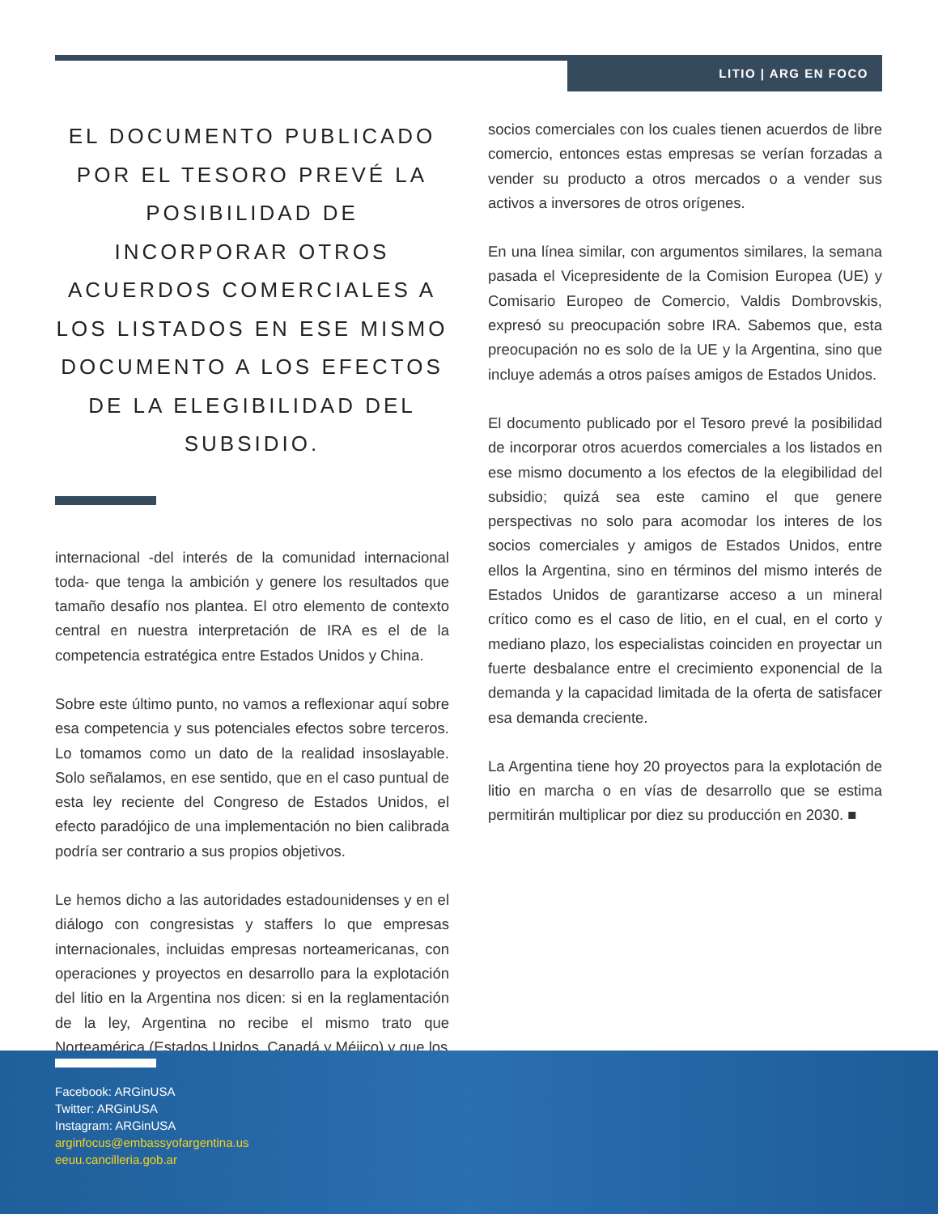LITIO | ARG EN FOCO
EL DOCUMENTO PUBLICADO POR EL TESORO PREVÉ LA POSIBILIDAD DE INCORPORAR OTROS ACUERDOS COMERCIALES A LOS LISTADOS EN ESE MISMO DOCUMENTO A LOS EFECTOS DE LA ELEGIBILIDAD DEL SUBSIDIO.
internacional -del interés de la comunidad internacional toda- que tenga la ambición y genere los resultados que tamaño desafío nos plantea. El otro elemento de contexto central en nuestra interpretación de IRA es el de la competencia estratégica entre Estados Unidos y China.
Sobre este último punto, no vamos a reflexionar aquí sobre esa competencia y sus potenciales efectos sobre terceros. Lo tomamos como un dato de la realidad insoslayable. Solo señalamos, en ese sentido, que en el caso puntual de esta ley reciente del Congreso de Estados Unidos, el efecto paradójico de una implementación no bien calibrada podría ser contrario a sus propios objetivos.
Le hemos dicho a las autoridades estadounidenses y en el diálogo con congresistas y staffers lo que empresas internacionales, incluidas empresas norteamericanas, con operaciones y proyectos en desarrollo para la explotación del litio en la Argentina nos dicen: si en la reglamentación de la ley, Argentina no recibe el mismo trato que Norteamérica (Estados Unidos, Canadá y Méjico) y que los
socios comerciales con los cuales tienen acuerdos de libre comercio, entonces estas empresas se verían forzadas a vender su producto a otros mercados o a vender sus activos a inversores de otros orígenes.
En una línea similar, con argumentos similares, la semana pasada el Vicepresidente de la Comision Europea (UE) y Comisario Europeo de Comercio, Valdis Dombrovskis, expresó su preocupación sobre IRA. Sabemos que, esta preocupación no es solo de la UE y la Argentina, sino que incluye además a otros países amigos de Estados Unidos.
El documento publicado por el Tesoro prevé la posibilidad de incorporar otros acuerdos comerciales a los listados en ese mismo documento a los efectos de la elegibilidad del subsidio; quizá sea este camino el que genere perspectivas no solo para acomodar los interes de los socios comerciales y amigos de Estados Unidos, entre ellos la Argentina, sino en términos del mismo interés de Estados Unidos de garantizarse acceso a un mineral crítico como es el caso de litio, en el cual, en el corto y mediano plazo, los especialistas coinciden en proyectar un fuerte desbalance entre el crecimiento exponencial de la demanda y la capacidad limitada de la oferta de satisfacer esa demanda creciente.
La Argentina tiene hoy 20 proyectos para la explotación de litio en marcha o en vías de desarrollo que se estima permitirán multiplicar por diez su producción en 2030. ■
Facebook: ARGinUSA
Twitter: ARGinUSA
Instagram: ARGinUSA
arginfocus@embassyofargentina.us
eeuu.cancilleria.gob.ar